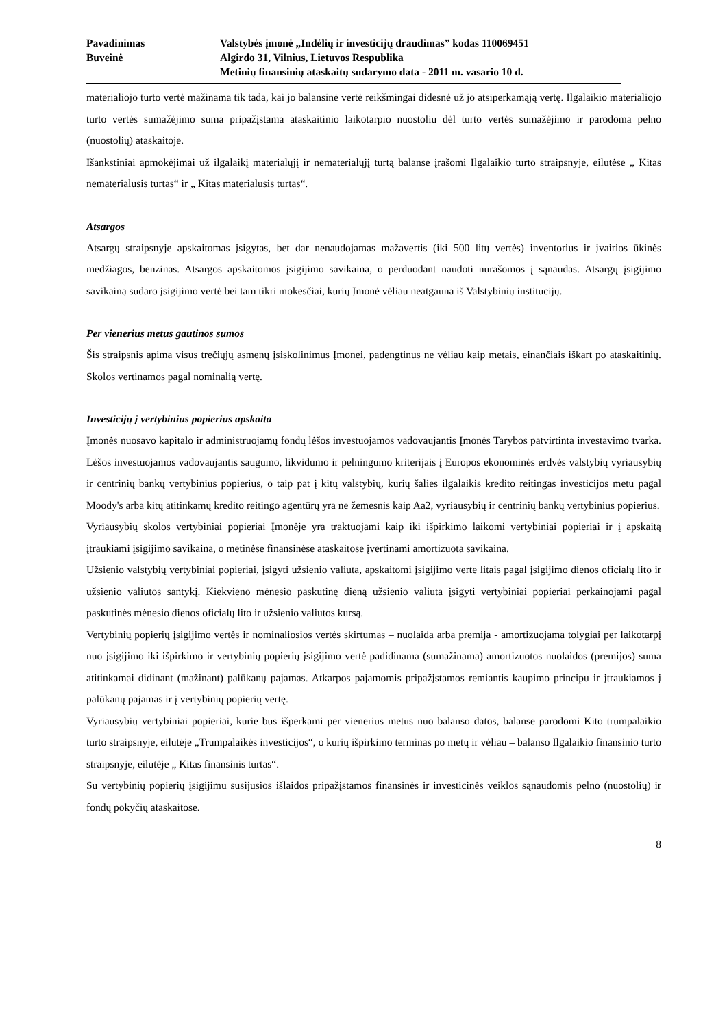Pavadinimas Valstybės įmonė „Indėlių ir investicijų draudimas” kodas 110069451
Buveinė Algirdo 31, Vilnius, Lietuvos Respublika
Metinių finansinių ataskaitų sudarymo data - 2011 m. vasario 10 d.
materialiojo turto vertė mažinama tik tada, kai jo balansinė vertė reikšmingai didesnė už jo atsiperkamąją vertę. Ilgalaikio materialiojo turto vertės sumažėjimo suma pripažįstama ataskaitinio laikotarpio nuostoliu dėl turto vertės sumažėjimo ir parodoma pelno (nuostolių) ataskaitoje.
Išankstiniai apmokėjimai už ilgalaikį materialųjį ir nematerialųjį turtą balanse įrašomi Ilgalaikio turto straipsnyje, eilutėse „ Kitas nematerialusis turtas“ ir „ Kitas materialusis turtas“.
Atsargos
Atsargų straipsnyje apskaitomas įsigytas, bet dar nenaudojamas mažavertis (iki 500 litų vertės) inventorius ir įvairios ūkinės medžiagos, benzinas. Atsargos apskaitomos įsigijimo savikaina, o perduodant naudoti nurašomos į sąnaudas. Atsargų įsigijimo savikainą sudaro įsigijimo vertė bei tam tikri mokesčiai, kurių Įmonė vėliau neatgauna iš Valstybinių institucijų.
Per vienerius metus gautinos sumos
Šis straipsnis apima visus trečiųjų asmenų įsiskolinimus Įmonei, padengtinus ne vėliau kaip metais, einančiais iškart po ataskaitinių. Skolos vertinamos pagal nominalią vertę.
Investicijų į vertybinius popierius apskaita
Įmonės nuosavo kapitalo ir administruojamų fondų lėšos investuojamos vadovaujantis Įmonės Tarybos patvirtinta investavimo tvarka. Lėšos investuojamos vadovaujantis saugumo, likvidumo ir pelningumo kriterijais į Europos ekonominės erdvės valstybių vyriausybių ir centrinių bankų vertybinius popierius, o taip pat į kitų valstybių, kurių šalies ilgalaikis kredito reitingas investicijos metu pagal Moody's arba kitų atitinkamų kredito reitingo agentūrų yra ne žemesnis kaip Aa2, vyriausybių ir centrinių bankų vertybinius popierius.
Vyriausybių skolos vertybiniai popieriai Įmonėje yra traktuojami kaip iki išpirkimo laikomi vertybiniai popieriai ir į apskaitą įtraukiami įsigijimo savikaina, o metinėse finansinėse ataskaitose įvertinami amortizuota savikaina.
Užsienio valstybių vertybiniai popieriai, įsigyti užsienio valiuta, apskaitomi įsigijimo verte litais pagal įsigijimo dienos oficialų lito ir užsienio valiutos santykį. Kiekvieno mėnesio paskutinę dieną užsienio valiuta įsigyti vertybiniai popieriai perkainojami pagal paskutinės mėnesio dienos oficialų lito ir užsienio valiutos kursą.
Vertybinių popierių įsigijimo vertės ir nominaliosios vertės skirtumas – nuolaida arba premija - amortizuojama tolygiai per laikotarpį nuo įsigijimo iki išpirkimo ir vertybinių popierių įsigijimo vertė padidinama (sumažinama) amortizuotos nuolaidos (premijos) suma atitinkamai didinant (mažinant) palūkanų pajamas. Atkarpos pajamomis pripažįstamos remiantis kaupimo principu ir įtraukiamos į palūkanų pajamas ir į vertybinių popierių vertę.
Vyriausybių vertybiniai popieriai, kurie bus išperkami per vienerius metus nuo balanso datos, balanse parodomi Kito trumpalaikio turto straipsnyje, eilutėje „Trumpalaikės investicijos“, o kurių išpirkimo terminas po metų ir vėliau – balanso Ilgalaikio finansinio turto straipsnyje, eilutėje „ Kitas finansinis turtas“.
Su vertybinių popierių įsigijimu susijusios išlaidos pripažįstamos finansinės ir investicinės veiklos sąnaudomis pelno (nuostolių) ir fondų pokyčių ataskaitose.
8